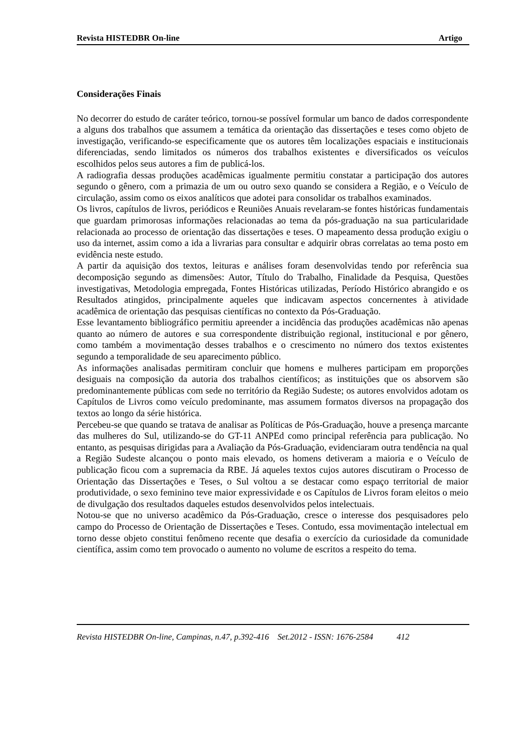Revista HISTEDBR On-line Artigo
Considerações Finais
No decorrer do estudo de caráter teórico, tornou-se possível formular um banco de dados correspondente a alguns dos trabalhos que assumem a temática da orientação das dissertações e teses como objeto de investigação, verificando-se especificamente que os autores têm localizações espaciais e institucionais diferenciadas, sendo limitados os números dos trabalhos existentes e diversificados os veículos escolhidos pelos seus autores a fim de publicá-los.
A radiografia dessas produções acadêmicas igualmente permitiu constatar a participação dos autores segundo o gênero, com a primazia de um ou outro sexo quando se considera a Região, e o Veículo de circulação, assim como os eixos analíticos que adotei para consolidar os trabalhos examinados.
Os livros, capítulos de livros, periódicos e Reuniões Anuais revelaram-se fontes históricas fundamentais que guardam primorosas informações relacionadas ao tema da pós-graduação na sua particularidade relacionada ao processo de orientação das dissertações e teses. O mapeamento dessa produção exigiu o uso da internet, assim como a ida a livrarias para consultar e adquirir obras correlatas ao tema posto em evidência neste estudo.
A partir da aquisição dos textos, leituras e análises foram desenvolvidas tendo por referência sua decomposição segundo as dimensões: Autor, Título do Trabalho, Finalidade da Pesquisa, Questões investigativas, Metodologia empregada, Fontes Históricas utilizadas, Período Histórico abrangido e os Resultados atingidos, principalmente aqueles que indicavam aspectos concernentes à atividade acadêmica de orientação das pesquisas científicas no contexto da Pós-Graduação.
Esse levantamento bibliográfico permitiu apreender a incidência das produções acadêmicas não apenas quanto ao número de autores e sua correspondente distribuição regional, institucional e por gênero, como também a movimentação desses trabalhos e o crescimento no número dos textos existentes segundo a temporalidade de seu aparecimento público.
As informações analisadas permitiram concluir que homens e mulheres participam em proporções desiguais na composição da autoria dos trabalhos científicos; as instituições que os absorvem são predominantemente públicas com sede no território da Região Sudeste; os autores envolvidos adotam os Capítulos de Livros como veículo predominante, mas assumem formatos diversos na propagação dos textos ao longo da série histórica.
Percebeu-se que quando se tratava de analisar as Políticas de Pós-Graduação, houve a presença marcante das mulheres do Sul, utilizando-se do GT-11 ANPEd como principal referência para publicação. No entanto, as pesquisas dirigidas para a Avaliação da Pós-Graduação, evidenciaram outra tendência na qual a Região Sudeste alcançou o ponto mais elevado, os homens detiveram a maioria e o Veículo de publicação ficou com a supremacia da RBE. Já aqueles textos cujos autores discutiram o Processo de Orientação das Dissertações e Teses, o Sul voltou a se destacar como espaço territorial de maior produtividade, o sexo feminino teve maior expressividade e os Capítulos de Livros foram eleitos o meio de divulgação dos resultados daqueles estudos desenvolvidos pelos intelectuais.
Notou-se que no universo acadêmico da Pós-Graduação, cresce o interesse dos pesquisadores pelo campo do Processo de Orientação de Dissertações e Teses. Contudo, essa movimentação intelectual em torno desse objeto constitui fenômeno recente que desafia o exercício da curiosidade da comunidade científica, assim como tem provocado o aumento no volume de escritos a respeito do tema.
Revista HISTEDBR On-line, Campinas, n.47, p.392-416 Set.2012 - ISSN: 1676-2584 412